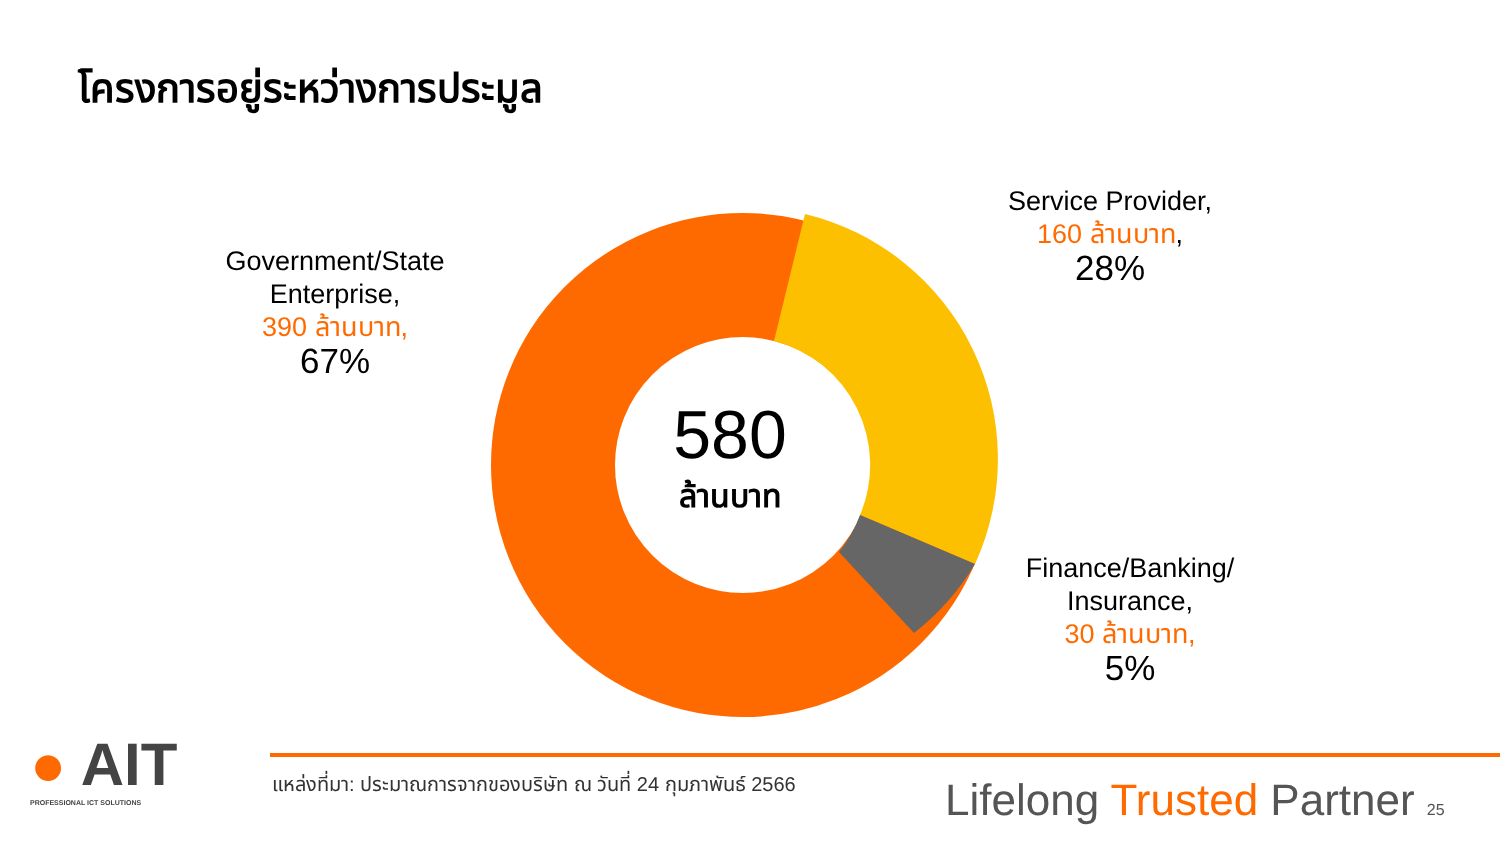โครงการอยู่ระหว่างการประมูล
580
ล้านบาท
Government/State Enterprise,
390 ล้านบาท,
67%
Service Provider,
160 ล้านบาท,
28%
Finance/Banking/ Insurance,
30 ล้านบาท,
5%
● AIT
PROFESSIONAL ICT SOLUTIONS
แหล่งที่มา: ประมาณการจากของบริษัท ณ วันที่ 24 กุมภาพันธ์ 2566
Lifelong Trusted Partner 25